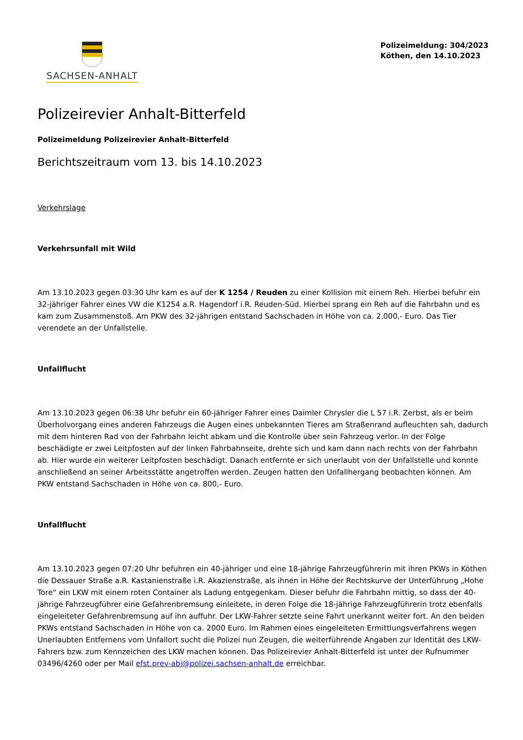SACHSEN-ANHALT
Polizeimeldung: 304/2023
Köthen, den 14.10.2023
Polizeirevier Anhalt-Bitterfeld
Polizeimeldung Polizeirevier Anhalt-Bitterfeld
Berichtszeitraum vom 13. bis 14.10.2023
Verkehrslage
Verkehrsunfall mit Wild
Am 13.10.2023 gegen 03:30 Uhr kam es auf der K 1254 / Reuden zu einer Kollision mit einem Reh. Hierbei befuhr ein 32-jähriger Fahrer eines VW die K1254 a.R. Hagendorf i.R. Reuden-Süd. Hierbei sprang ein Reh auf die Fahrbahn und es kam zum Zusammenstoß. Am PKW des 32-jährigen entstand Sachschaden in Höhe von ca. 2.000,- Euro. Das Tier verendete an der Unfallstelle.
Unfallflucht
Am 13.10.2023 gegen 06:38 Uhr befuhr ein 60-jähriger Fahrer eines Daimler Chrysler die L 57 i.R. Zerbst, als er beim Überholvorgang eines anderen Fahrzeugs die Augen eines unbekannten Tieres am Straßenrand aufleuchten sah, dadurch mit dem hinteren Rad von der Fahrbahn leicht abkam und die Kontrolle über sein Fahrzeug verlor. In der Folge beschädigte er zwei Leitpfosten auf der linken Fahrbahnseite, drehte sich und kam dann nach rechts von der Fahrbahn ab. Hier wurde ein weiterer Leitpfosten beschädigt. Danach entfernte er sich unerlaubt von der Unfallstelle und konnte anschließend an seiner Arbeitsstätte angetroffen werden. Zeugen hatten den Unfallhergang beobachten können. Am PKW entstand Sachschaden in Höhe von ca. 800,- Euro.
Unfallflucht
Am 13.10.2023 gegen 07:20 Uhr befuhren ein 40-jähriger und eine 18-jährige Fahrzeugführerin mit ihren PKWs in Köthen die Dessauer Straße a.R. Kastanienstraße i.R. Akazienstraße, als ihnen in Höhe der Rechtskurve der Unterführung „Hohe Tore“ ein LKW mit einem roten Container als Ladung entgegenkam. Dieser befuhr die Fahrbahn mittig, so dass der 40-jährige Fahrzeugführer eine Gefahrenbremsung einleitete, in deren Folge die 18-jährige Fahrzeugführerin trotz ebenfalls eingeleiteter Gefahrenbremsung auf ihn auffuhr. Der LKW-Fahrer setzte seine Fahrt unerkannt weiter fort. An den beiden PKWs entstand Sachschaden in Höhe von ca. 2000 Euro. Im Rahmen eines eingeleiteten Ermittlungsverfahrens wegen Unerlaubten Entfernens vom Unfallort sucht die Polizei nun Zeugen, die weiterführende Angaben zur Identität des LKW-Fahrers bzw. zum Kennzeichen des LKW machen können. Das Polizeirevier Anhalt-Bitterfeld ist unter der Rufnummer 03496/4260 oder per Mail efst.prev-abi@polizei.sachsen-anhalt.de erreichbar.